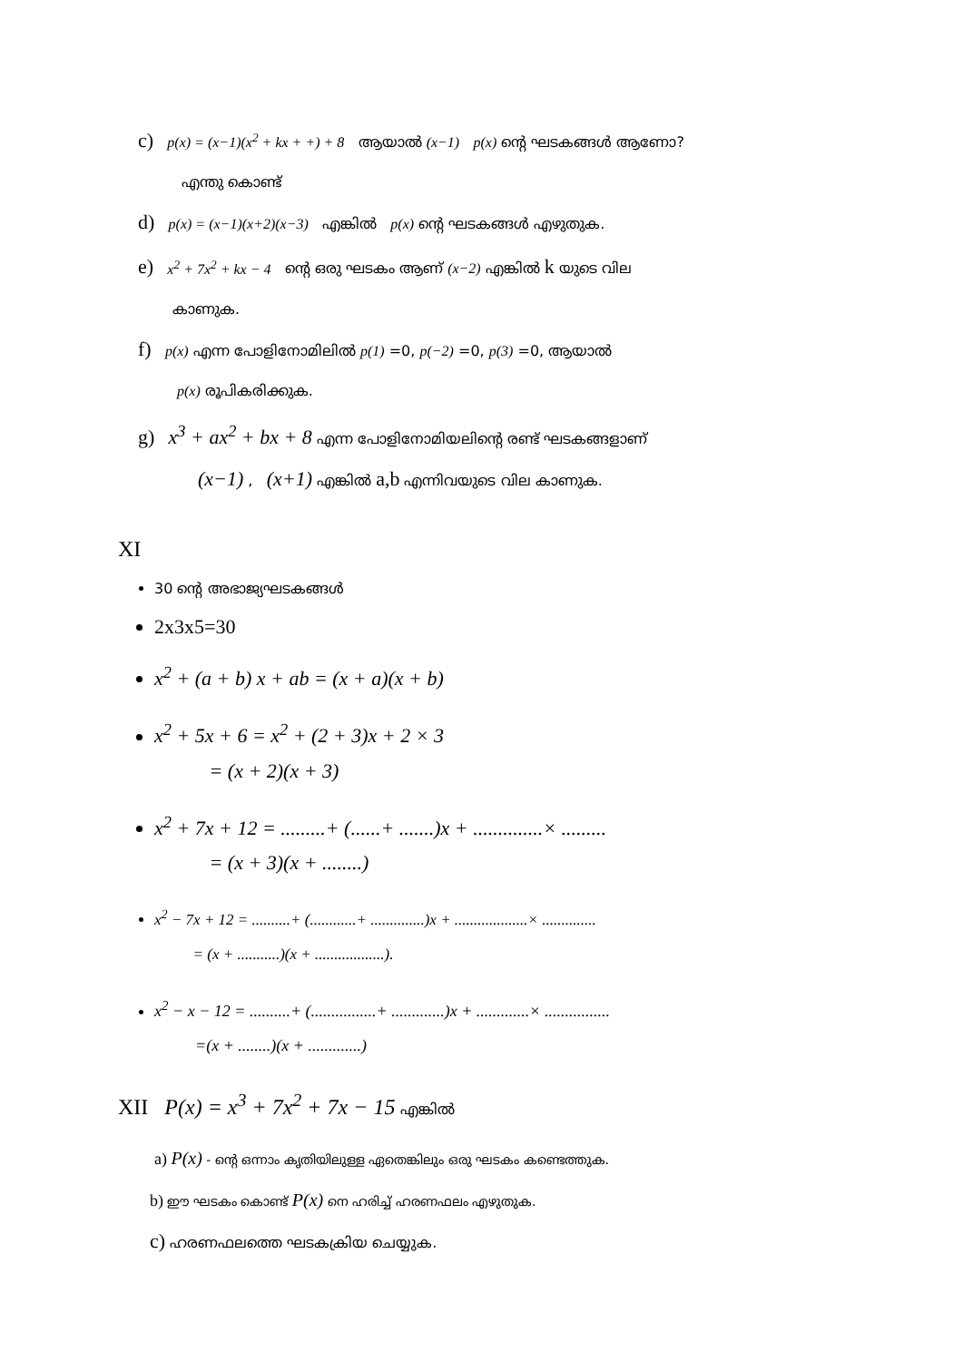c) p(x) = (x−1)(x<sup>2</sup> + kx + +) + 8 ആയാൽ (x−1) p(x) ന്റെ ഘടകങ്ങൾ ആണോ?
എന്തു കൊണ്ട്
d) p(x) = (x−1)(x+2)(x−3) എങ്കിൽ p(x) ന്റെ ഘടകങ്ങൾ എഴുതുക.
e) x<sup>2</sup> + 7x<sup>2</sup> + kx − 4 ന്റെ ഒരു ഘടകം ആണ് (x−2) എങ്കിൽ k യുടെ വില
കാണുക.
f) p(x) എന്ന പോളിനോമിലിൽ p(1) =0, p(−2) =0, p(3) =0, ആയാൽ
p(x) രൂപികരിക്കുക.
g) x<sup>3</sup> + ax<sup>2</sup> + bx + 8 എന്ന പോളിനോമിയലിന്റെ രണ്ട് ഘടകങ്ങളാണ്
(x−1) , (x+1) എങ്കിൽ a,b എന്നിവയുടെ വില കാണുക.
XI
30 ന്റെ അഭാജ്യഘടകങ്ങൾ
2x3x5=30
x<sup>2</sup> + (a + b) x + ab = (x + a)(x + b)
x<sup>2</sup> + 5x + 6 = x<sup>2</sup> + (2 + 3)x + 2 × 3
= (x + 2)(x + 3)
x<sup>2</sup> + 7x + 12 = .........+ (......+ .......)x + ..............× .........
= (x + 3)(x + ........)
x<sup>2</sup> − 7x + 12 = ..........+ (............+ ..............)x + ...................× ..............
= (x + ...........)(x + ..................).
x<sup>2</sup> − x − 12 = ..........+ (................+ .............)x + .............× ................
=(x + ........)(x + .............)
XII P(x) = x<sup>3</sup> + 7x<sup>2</sup> + 7x − 15 എങ്കിൽ
a) P(x) - ന്റെ ഒന്നാം കൃതിയിലുള്ള ഏതെങ്കിലും ഒരു ഘടകം കണ്ടെത്തുക.
b) ഈ ഘടകം കൊണ്ട് P(x) നെ ഹരിച്ച് ഹരണഫലം എഴുതുക.
c) ഹരണഫലത്തെ ഘടകക്രിയ ചെയ്യുക.